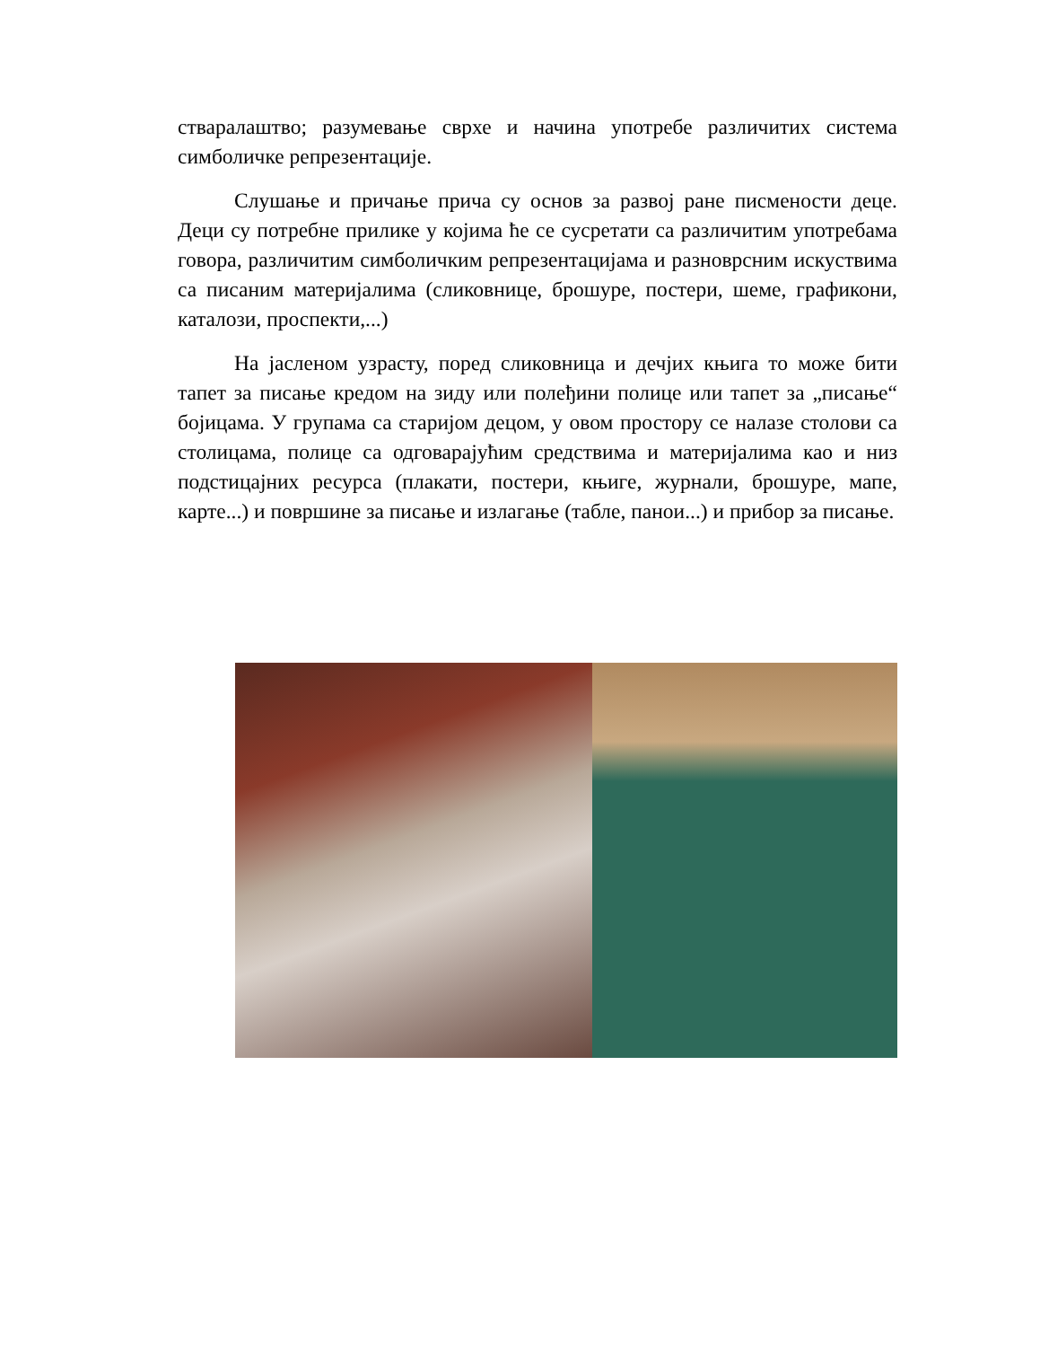стваралаштво; разумевање сврхе и начина употребе различитих система симболичке репрезентације.
Слушање и причање прича су основ за развој ране писмености деце. Деци су потребне прилике у којима ће се сусретати са различитим употребама говора, различитим симболичким репрезентацијама и разноврсним искуствима са писаним материјалима (сликовнице, брошуре, постери, шеме, графикони, каталози, проспекти,...)
На јасленом узрасту, поред сликовница и дечјих књига то може бити тапет за писање кредом на зиду или полеђини полице или тапет за „писање“ бојицама. У групама са старијом децом, у овом простору се налазе столови са столицама, полице са одговарајућим средствима и материјалима као и низ подстицајних ресурса (плакати, постери, књиге, журнали, брошуре, мапе, карте...) и површине за писање и излагање (табле, панои...) и прибор за писање.